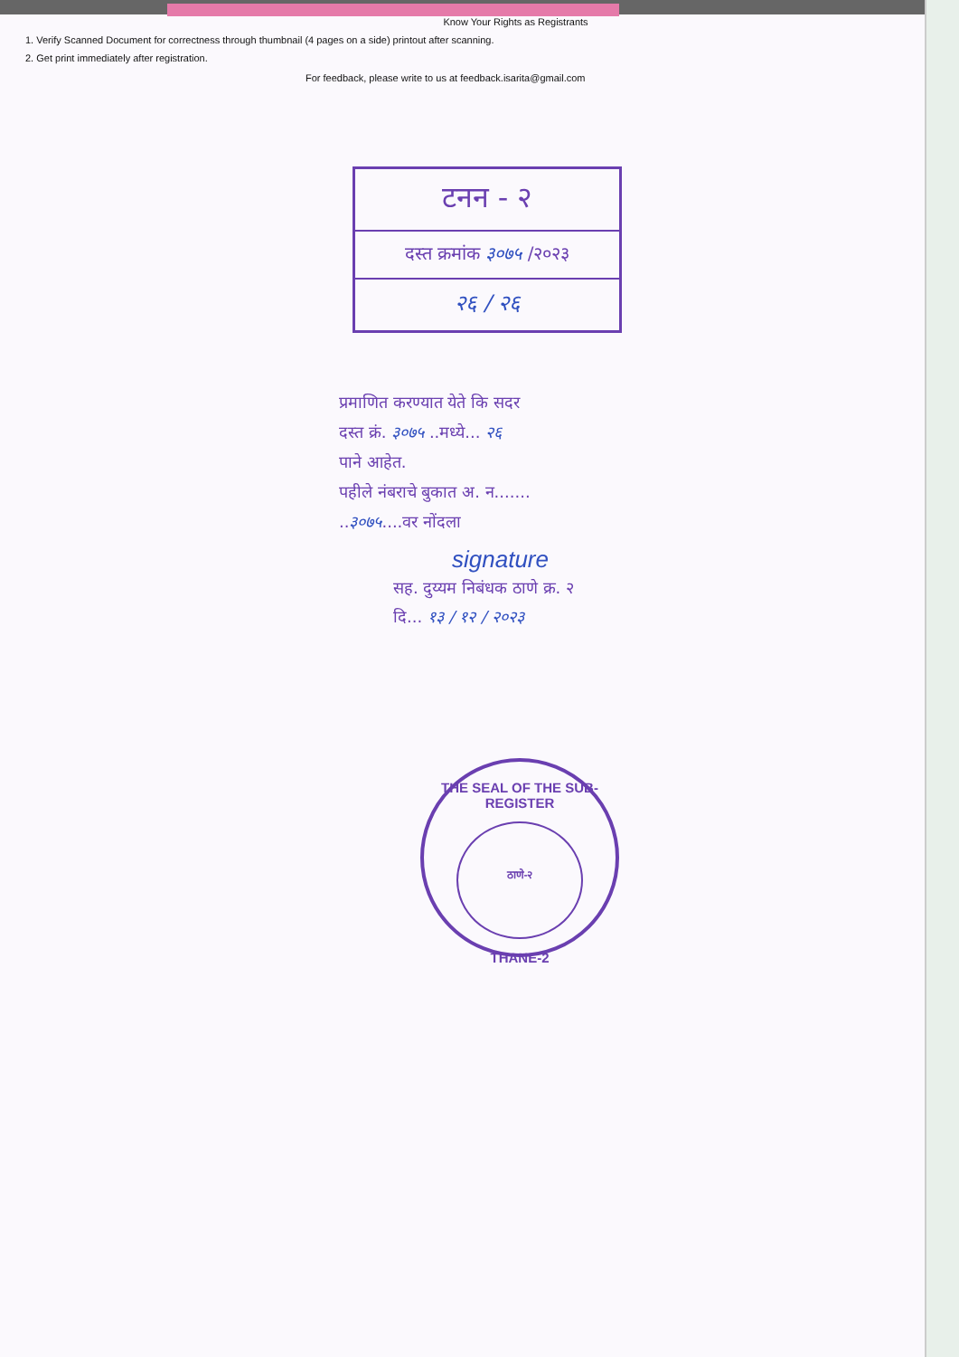Know Your Rights as Registrants
1. Verify Scanned Document for correctness through thumbnail (4 pages on a side) printout after scanning.
2. Get print immediately after registration.
For feedback, please write to us at feedback.isarita@gmail.com
टनन - २
दस्त क्रमांक ३०७५ /२०२३
२६ / २६
प्रमाणित करण्यात येते कि सदर
दस्त क्रं. ३०७५ ..मध्ये... २६
पाने आहेत.
पहीले नंबराचे बुकात अ. न.......
..३०७५....वर नोंदला
signature
सह. दुय्यम निबंधक ठाणे क्र. २
दि... १३ / १२ / २०२३
THE SEAL OF THE SUB-REGISTER
ठाणे-२
THANE-2